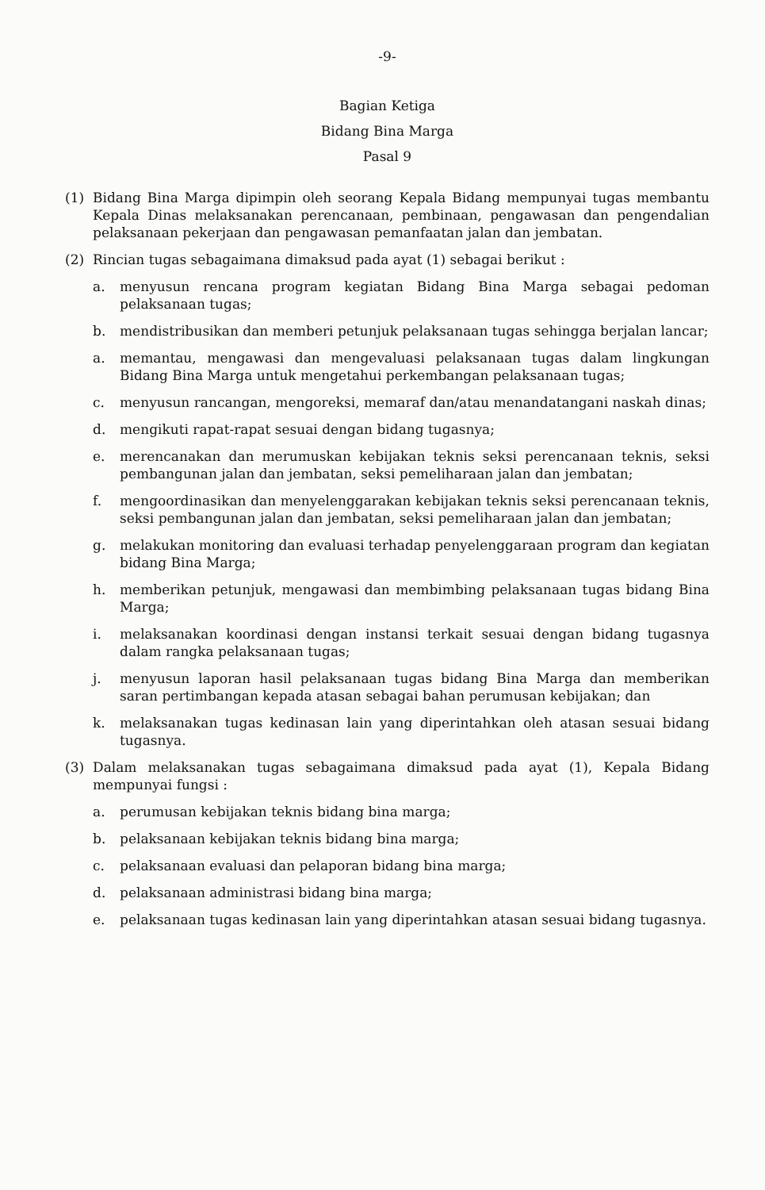-9-
Bagian Ketiga
Bidang Bina Marga
Pasal 9
(1) Bidang Bina Marga dipimpin oleh seorang Kepala Bidang mempunyai tugas membantu Kepala Dinas melaksanakan perencanaan, pembinaan, pengawasan dan pengendalian pelaksanaan pekerjaan dan pengawasan pemanfaatan jalan dan jembatan.
(2) Rincian tugas sebagaimana dimaksud pada ayat (1) sebagai berikut :
a. menyusun rencana program kegiatan Bidang Bina Marga sebagai pedoman pelaksanaan tugas;
b. mendistribusikan dan memberi petunjuk pelaksanaan tugas sehingga berjalan lancar;
a. memantau, mengawasi dan mengevaluasi pelaksanaan tugas dalam lingkungan Bidang Bina Marga untuk mengetahui perkembangan pelaksanaan tugas;
c. menyusun rancangan, mengoreksi, memaraf dan/atau menandatangani naskah dinas;
d. mengikuti rapat-rapat sesuai dengan bidang tugasnya;
e. merencanakan dan merumuskan kebijakan teknis seksi perencanaan teknis, seksi pembangunan jalan dan jembatan, seksi pemeliharaan jalan dan jembatan;
f. mengoordinasikan dan menyelenggarakan kebijakan teknis seksi perencanaan teknis, seksi pembangunan jalan dan jembatan, seksi pemeliharaan jalan dan jembatan;
g. melakukan monitoring dan evaluasi terhadap penyelenggaraan program dan kegiatan bidang Bina Marga;
h. memberikan petunjuk, mengawasi dan membimbing pelaksanaan tugas bidang Bina Marga;
i. melaksanakan koordinasi dengan instansi terkait sesuai dengan bidang tugasnya dalam rangka pelaksanaan tugas;
j. menyusun laporan hasil pelaksanaan tugas bidang Bina Marga dan memberikan saran pertimbangan kepada atasan sebagai bahan perumusan kebijakan; dan
k. melaksanakan tugas kedinasan lain yang diperintahkan oleh atasan sesuai bidang tugasnya.
(3) Dalam melaksanakan tugas sebagaimana dimaksud pada ayat (1), Kepala Bidang mempunyai fungsi :
a. perumusan kebijakan teknis bidang bina marga;
b. pelaksanaan kebijakan teknis bidang bina marga;
c. pelaksanaan evaluasi dan pelaporan bidang bina marga;
d. pelaksanaan administrasi bidang bina marga;
e. pelaksanaan tugas kedinasan lain yang diperintahkan atasan sesuai bidang tugasnya.